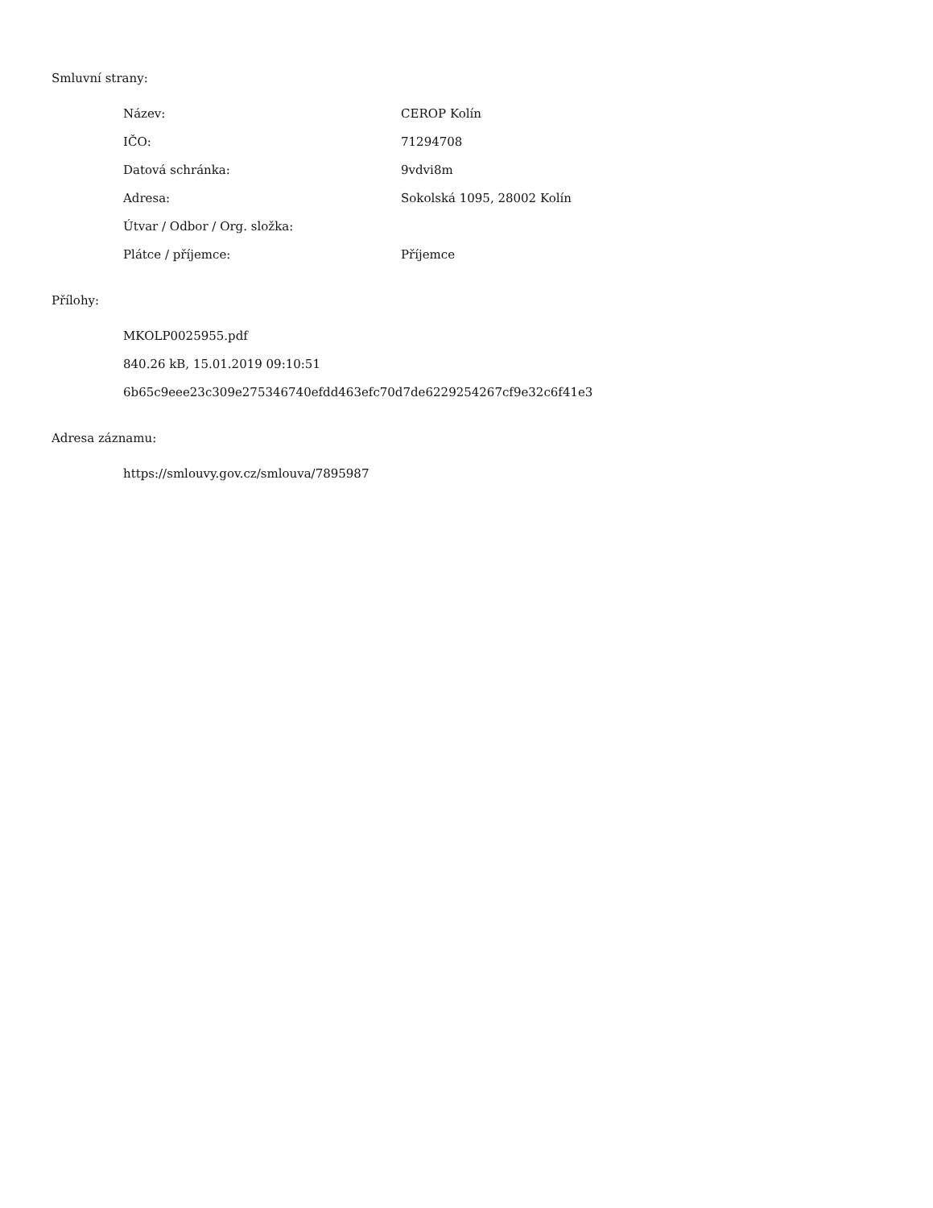Smluvní strany:
| Název: | CEROP Kolín |
| IČO: | 71294708 |
| Datová schránka: | 9vdvi8m |
| Adresa: | Sokolská 1095, 28002 Kolín |
| Útvar / Odbor / Org. složka: | |
| Plátce / příjemce: | Příjemce |
Přílohy:
MKOLP0025955.pdf
840.26 kB, 15.01.2019 09:10:51
6b65c9eee23c309e275346740efdd463efc70d7de6229254267cf9e32c6f41e3
Adresa záznamu:
https://smlouvy.gov.cz/smlouva/7895987